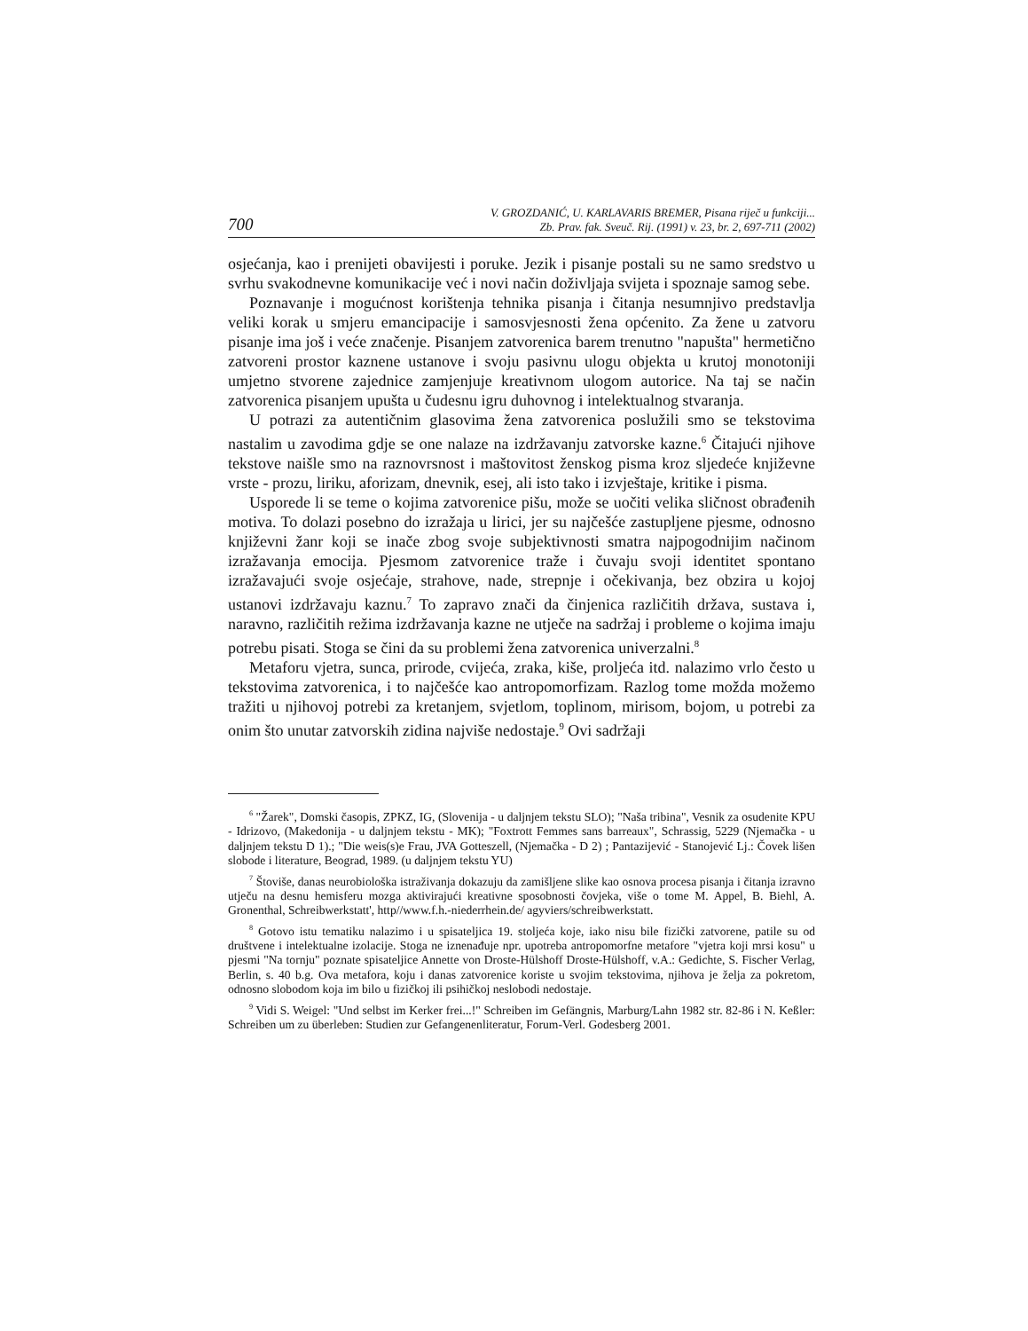700 V. GROZDANIĆ, U. KARLAVARIS BREMER, Pisana riječ u funkciji...
Zb. Prav. fak. Sveuč. Rij. (1991) v. 23, br. 2, 697-711 (2002)
osjećanja, kao i prenijeti obavijesti i poruke. Jezik i pisanje postali su ne samo sredstvo u svrhu svakodnevne komunikacije već i novi način doživljaja svijeta i spoznaje samog sebe.
Poznavanje i mogućnost korištenja tehnika pisanja i čitanja nesumnjivo predstavlja veliki korak u smjeru emancipacije i samosvjesnosti žena općenito. Za žene u zatvoru pisanje ima još i veće značenje. Pisanjem zatvorenica barem trenutno "napušta" hermetično zatvoreni prostor kaznene ustanove i svoju pasivnu ulogu objekta u krutoj monotoniji umjetno stvorene zajednice zamjenjuje kreativnom ulogom autorice. Na taj se način zatvorenica pisanjem upušta u čudesnu igru duhovnog i intelektualnog stvaranja.
U potrazi za autentičnim glasovima žena zatvorenica poslužili smo se tekstovima nastalim u zavodima gdje se one nalaze na izdržavanju zatvorske kazne.<sup>6</sup> Čitajući njihove tekstove naišle smo na raznovrsnost i maštovitost ženskog pisma kroz sljedeće književne vrste - prozu, liriku, aforizam, dnevnik, esej, ali isto tako i izvještaje, kritike i pisma.
Usporede li se teme o kojima zatvorenice pišu, može se uočiti velika sličnost obrađenih motiva. To dolazi posebno do izražaja u lirici, jer su najčešće zastupljene pjesme, odnosno književni žanr koji se inače zbog svoje subjektivnosti smatra najpogodnijim načinom izražavanja emocija. Pjesmom zatvorenice traže i čuvaju svoji identitet spontano izražavajući svoje osjećaje, strahove, nade, strepnje i očekivanja, bez obzira u kojoj ustanovi izdržavaju kaznu.<sup>7</sup> To zapravo znači da činjenica različitih država, sustava i, naravno, različitih režima izdržavanja kazne ne utječe na sadržaj i probleme o kojima imaju potrebu pisati. Stoga se čini da su problemi žena zatvorenica univerzalni.<sup>8</sup>
Metaforu vjetra, sunca, prirode, cvijeća, zraka, kiše, proljeća itd. nalazimo vrlo često u tekstovima zatvorenica, i to najčešće kao antropomorfizam. Razlog tome možda možemo tražiti u njihovoj potrebi za kretanjem, svjetlom, toplinom, mirisom, bojom, u potrebi za onim što unutar zatvorskih zidina najviše nedostaje.<sup>9</sup> Ovi sadržaji
<sup>6</sup> "Žarek", Domski časopis, ZPKZ, IG, (Slovenija - u daljnjem tekstu SLO); "Naša tribina", Vesnik za osudenite KPU - Idrizovo, (Makedonija - u daljnjem tekstu - MK); "Foxtrott Femmes sans barreaux", Schrassig, 5229 (Njemačka - u daljnjem tekstu D 1).; "Die weis(s)e Frau, JVA Gotteszell, (Njemačka - D 2) ; Pantazijević - Stanojević Lj.: Čovek lišen slobode i literature, Beograd, 1989. (u daljnjem tekstu YU)
<sup>7</sup> Štoviše, danas neurobiološka istraživanja dokazuju da zamišljene slike kao osnova procesa pisanja i čitanja izravno utječu na desnu hemisferu mozga aktivirajući kreativne sposobnosti čovjeka, više o tome M. Appel, B. Biehl, A. Gronenthal, Schreibwerkstatt', http//www.f.h.-niederrhein.de/ agyviers/schreibwerkstatt.
<sup>8</sup> Gotovo istu tematiku nalazimo i u spisateljica 19. stoljeća koje, iako nisu bile fizički zatvorene, patile su od društvene i intelektualne izolacije. Stoga ne iznenađuje npr. upotreba antropomorfne metafore "vjetra koji mrsi kosu" u pjesmi "Na tornju" poznate spisateljice Annette von Droste-Hülshoff Droste-Hülshoff, v.A.: Gedichte, S. Fischer Verlag, Berlin, s. 40 b.g. Ova metafora, koju i danas zatvorenice koriste u svojim tekstovima, njihova je želja za pokretom, odnosno slobodom koja im bilo u fizičkoj ili psihičkoj neslobodi nedostaje.
<sup>9</sup> Vidi S. Weigel: "Und selbst im Kerker frei...!" Schreiben im Gefängnis, Marburg/Lahn 1982 str. 82-86 i N. Keßler: Schreiben um zu überleben: Studien zur Gefangenenliteratur, Forum-Verl. Godesberg 2001.